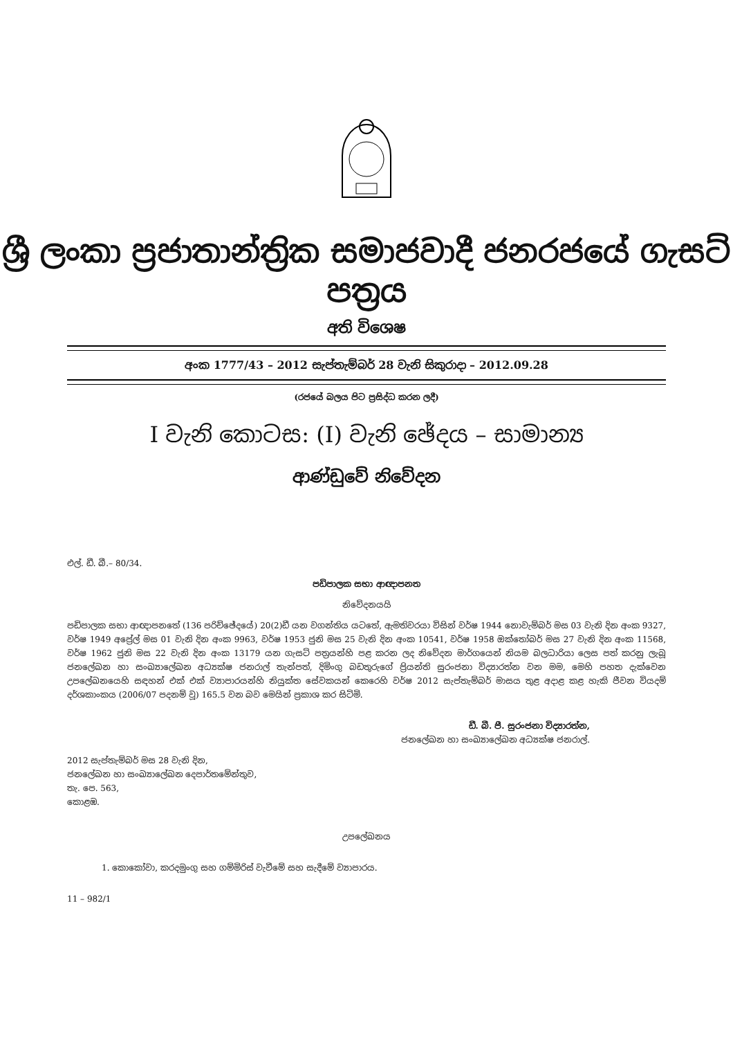ශ්‍රී ලංකා ප්‍රජාතාන්ත්‍රික සමාජවාදී ජනරජයේ ගැසට් පත්‍රය
අති විශෙෂ
අංක 1777/43 – 2012 සැප්තැම්බර් 28 වැනි සිකුරාදා – 2012.09.28
(රජයේ බලය පිට ප්‍රසිද්ධ කරන ලදී)
I වැනි කොටස: (I) වැනි ඡේදය – සාමාන්‍ය
ආණ්ඩුවේ නිවේදන
එල්. ඩී. බී.– 80/34.
පඩිපාලක සභා ආඥාපනත
නිවේදනයයි
පඩිපාලක සභා ආඥාපනතේ (136 පරිච්ඡේදයේ) 20(2)ඩී යන වගන්තිය යටතේ, ඇමතිවරයා විසින් වර්ෂ 1944 නොවැම්බර් මස 03 වැනි දින අංක 9327, වර්ෂ 1949 අප්‍රේල් මස 01 වැනි දින අංක 9963, වර්ෂ 1953 ජුනි මස 25 වැනි දින අංක 10541, වර්ෂ 1958 ඔක්තෝබර් මස 27 වැනි දින අංක 11568, වර්ෂ 1962 ජුනි මස 22 වැනි දින අංක 13179 යන ගැසට් පත්‍රයන්හි පළ කරන ලද නිවේදන මාර්ගයෙන් නියම බලධාරියා ලෙස පත් කරනු ලැබූ ජනලේඛන හා සංඛ්‍යාලේඛන අධ්‍යක්ෂ ජනරාල් තැන්පත්, දිමිංගු බඩතුරුගේ ප්‍රියන්ති සුරංජනා විද්‍යාරත්න වන මම, මෙහි පහත දැක්වෙන උපලේඛනයෙහි සඳහන් එක් එක් ව්‍යාපාරයන්හි නියුක්ත සේවකයන් කෙරෙහි වර්ෂ 2012 සැප්තැම්බර් මාසය තුළ අදාළ කළ හැකි ජීවන වියදම් දර්ශකාංකය (2006/07 පදනම් වූ) 165.5 වන බව මෙයින් ප්‍රකාශ කර සිටිමි.
ඩී. බී. පී. සුරංජනා විද්‍යාරත්න,
ජනලේඛන හා සංඛ්‍යාලේඛන අධ්‍යක්ෂ ජනරාල්.
2012 සැප්තැම්බර් මස 28 වැනි දින,
ජනලේඛන හා සංඛ්‍යාලේඛන දෙපාර්තමේන්තුව,
තැ. පෙ. 563,
කොළඹ.
උපලේඛනය
1. කොකෝවා, කරදමුංගු සහ ගම්මිරිස් වැවීමේ සහ සැදීමේ ව්‍යාපාරය.
11 – 982/1